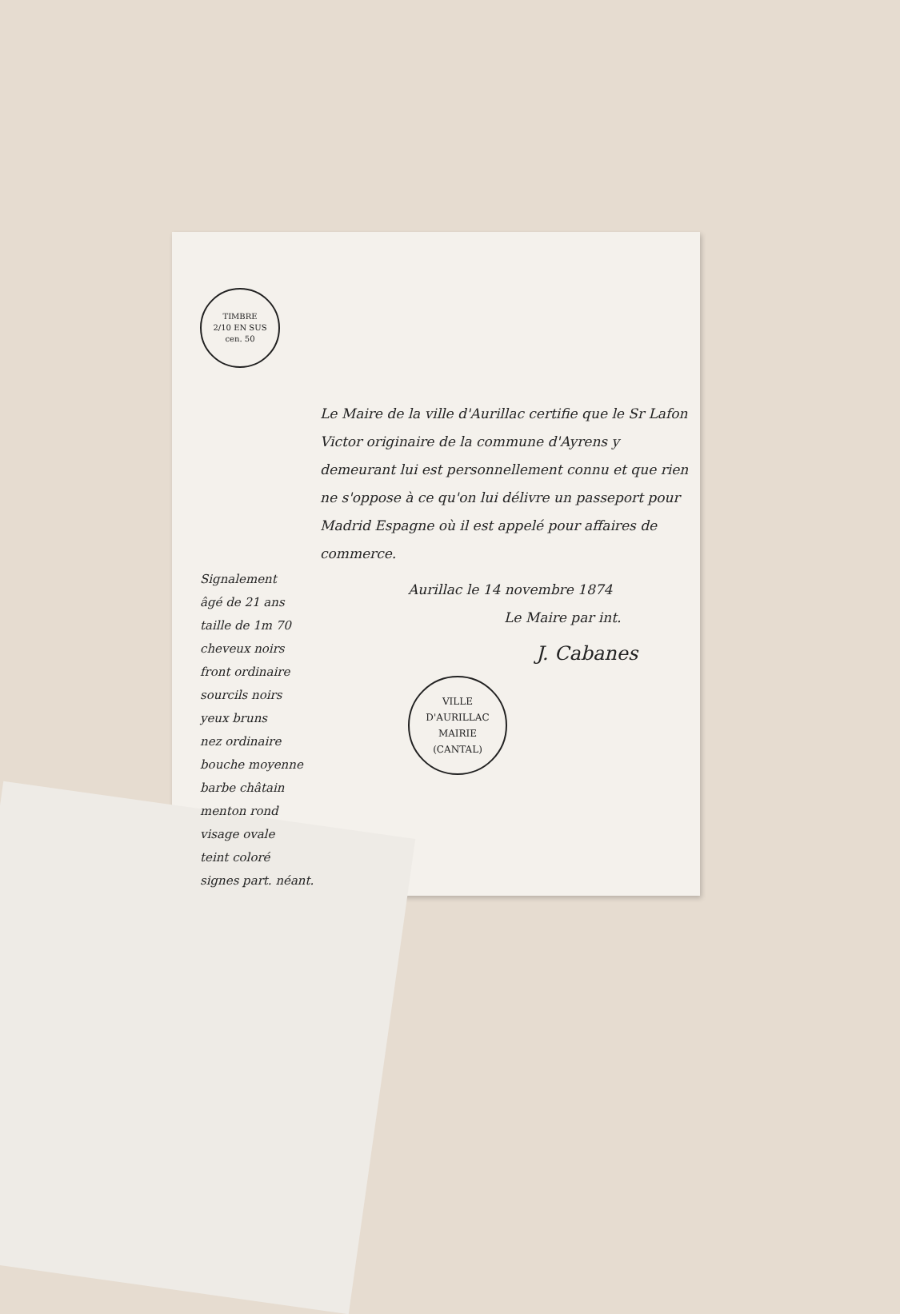TIMBRE
2/10 EN SUS
cen. 50
Le Maire de la ville d'Aurillac certifie que le Sr Lafon Victor originaire de la commune d'Ayrens y demeurant lui est personnellement connu et que rien ne s'oppose à ce qu'on lui délivre un passeport pour Madrid Espagne où il est appelé pour affaires de commerce.
Signalement
âgé de 21 ans
taille de 1m 70
cheveux noirs
front ordinaire
sourcils noirs
yeux bruns
nez ordinaire
bouche moyenne
barbe châtain
menton rond
visage ovale
teint coloré
signes part. néant.
Aurillac le 14 novembre 1874
Le Maire par int.
J. Cabanes
VILLE D'AURILLAC
MAIRIE
(CANTAL)